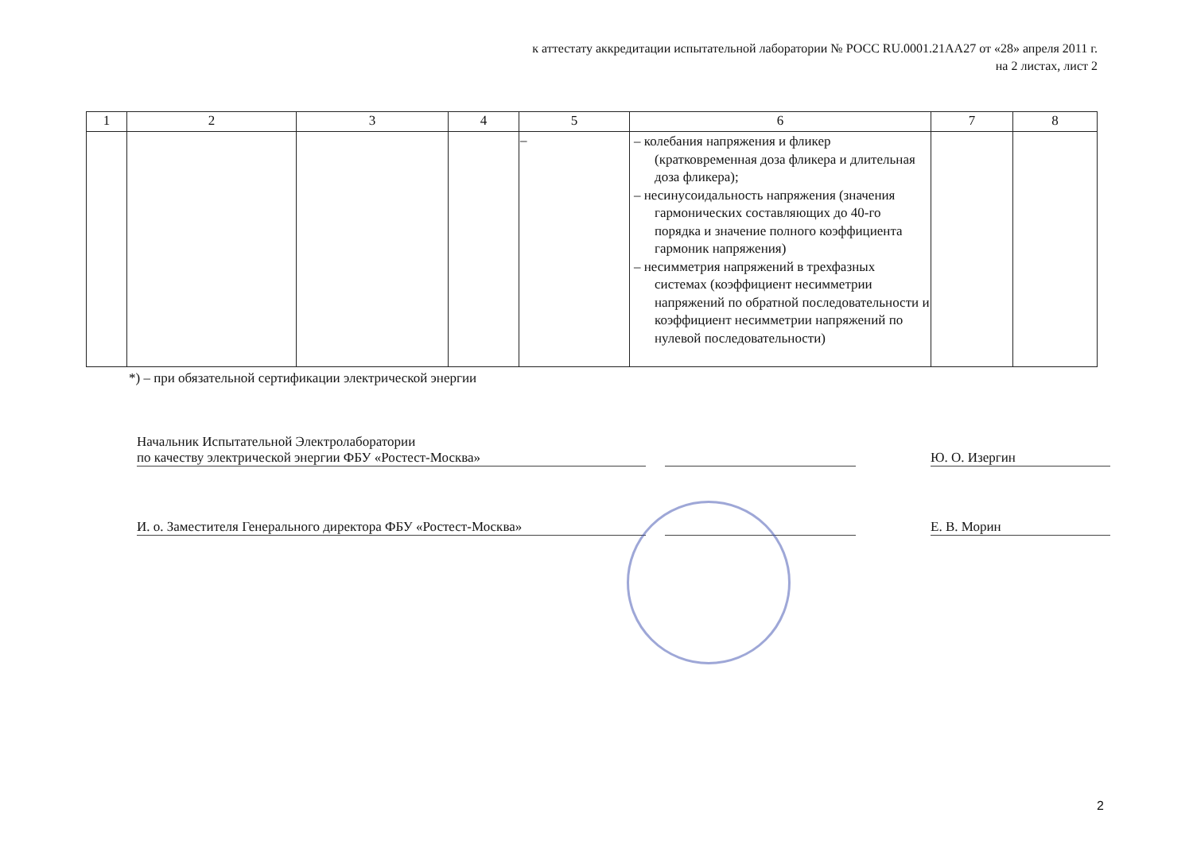к аттестату аккредитации испытательной лаборатории № РОСС RU.0001.21АА27 от «28» апреля 2011 г.
на 2 листах, лист 2
| 1 | 2 | 3 | 4 | 5 | 6 | 7 | 8 |
| --- | --- | --- | --- | --- | --- | --- | --- |
| | | | | – | – колебания напряжения и фликер (кратковременная доза фликера и длительная доза фликера); – несинусоидальность напряжения (значения гармонических составляющих до 40-го порядка и значение полного коэффициента гармоник напряжения) – несимметрия напряжений в трехфазных системах (коэффициент несимметрии напряжений по обратной последовательности и коэффициент несимметрии напряжений по нулевой последовательности) | | |
*) – при обязательной сертификации электрической энергии
Начальник Испытательной Электролаборатории
по качеству электрической энергии ФБУ «Ростест-Москва»
Ю. О. Изергин
И. о. Заместителя Генерального директора ФБУ «Ростест-Москва»
Е. В. Морин
2